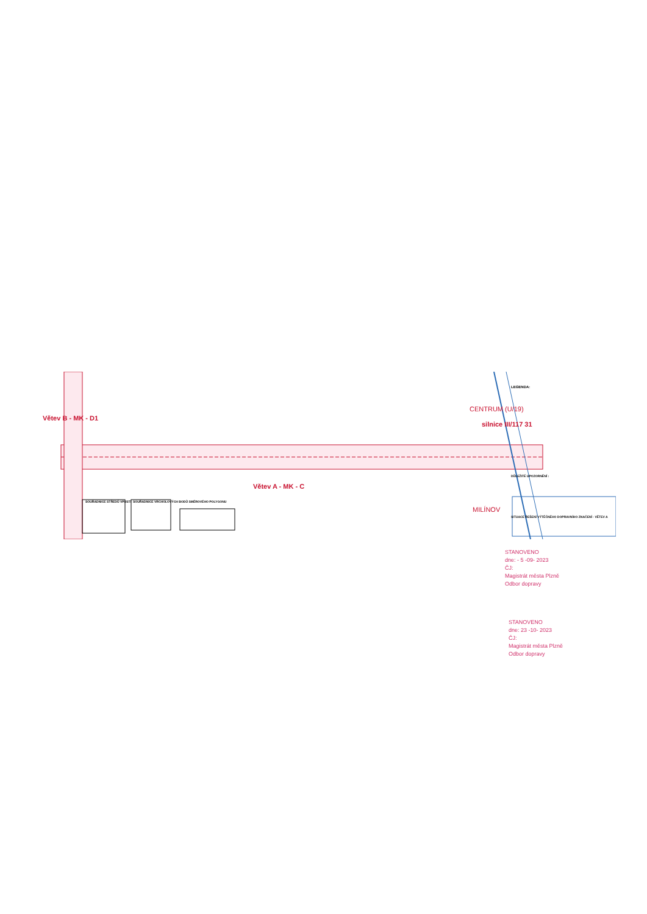Větev B - MK - D1
Větev A - MK - C
silnice III/117 31
CENTRUM (U/19)
MILÍNOV
SOUŘADNICE STŘEDŮ VPUSTÍ
SOUŘADNICE VRCHOLOVÝCH BODŮ SMĚROVÉHO POLYGONU
LEGENDA:
DŮLEŽITÉ UPOZORNĚNÍ :
SITUACE ŘEŠENÍ VÝTĚČNÉHO DOPRAVNÍHO ZNAČENÍ - VĚTEV A
STANOVENO
dne: - 5 -09- 2023
ČJ:
Magistrát města Plzně
Odbor dopravy
STANOVENO
dne: 23 -10- 2023
ČJ:
Magistrát města Plzně
Odbor dopravy